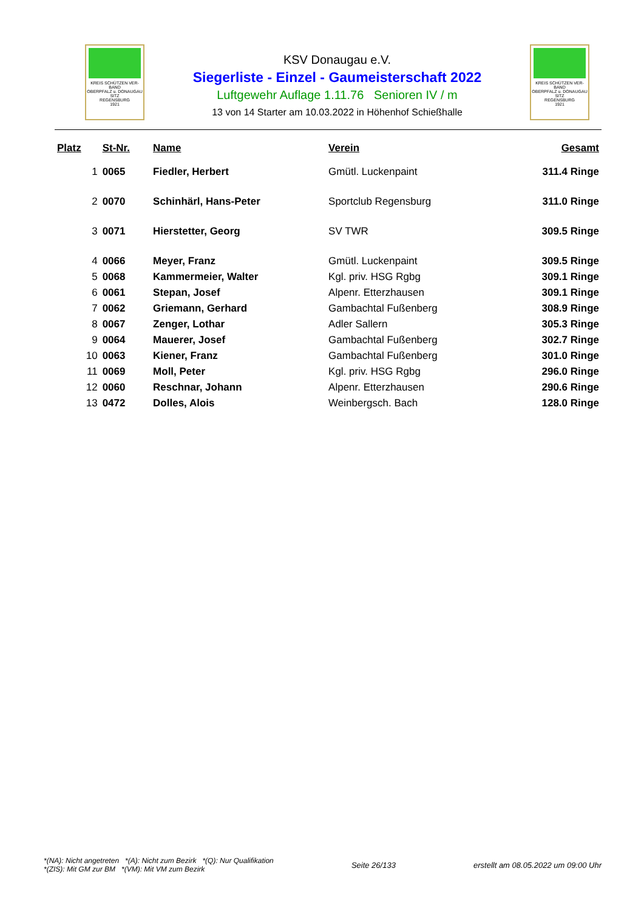KREIS SCHÜTZEN VER-BAND
OBERPFALZ u. DONAUGAU
SITZ
REGENSBURG
1921
KSV Donaugau e.V.
Siegerliste - Einzel - Gaumeisterschaft 2022
Luftgewehr Auflage 1.11.76 Senioren IV / m
13 von 14 Starter am 10.03.2022 in Höhenhof Schießhalle
KREIS SCHÜTZEN VER-BAND
OBERPFALZ u. DONAUGAU
SITZ
REGENSBURG
1921
| Platz | St-Nr. | Name | Verein | Gesamt |
| --- | --- | --- | --- | --- |
| 1 | 0065 | Fiedler, Herbert | Gmütl. Luckenpaint | 311.4 Ringe |
| 2 | 0070 | Schinhärl, Hans-Peter | Sportclub Regensburg | 311.0 Ringe |
| 3 | 0071 | Hierstetter, Georg | SV TWR | 309.5 Ringe |
| 4 | 0066 | Meyer, Franz | Gmütl. Luckenpaint | 309.5 Ringe |
| 5 | 0068 | Kammermeier, Walter | Kgl. priv. HSG Rgbg | 309.1 Ringe |
| 6 | 0061 | Stepan, Josef | Alpenr. Etterzhausen | 309.1 Ringe |
| 7 | 0062 | Griemann, Gerhard | Gambachtal Fußenberg | 308.9 Ringe |
| 8 | 0067 | Zenger, Lothar | Adler Sallern | 305.3 Ringe |
| 9 | 0064 | Mauerer, Josef | Gambachtal Fußenberg | 302.7 Ringe |
| 10 | 0063 | Kiener, Franz | Gambachtal Fußenberg | 301.0 Ringe |
| 11 | 0069 | Moll, Peter | Kgl. priv. HSG Rgbg | 296.0 Ringe |
| 12 | 0060 | Reschnar, Johann | Alpenr. Etterzhausen | 290.6 Ringe |
| 13 | 0472 | Dolles, Alois | Weinbergsch. Bach | 128.0 Ringe |
*(NA): Nicht angetreten *(A): Nicht zum Bezirk *(Q): Nur Qualifikation
*(ZIS): Mit GM zur BM *(VM): Mit VM zum Bezirk
Seite 26/133
erstellt am 08.05.2022 um 09:00 Uhr